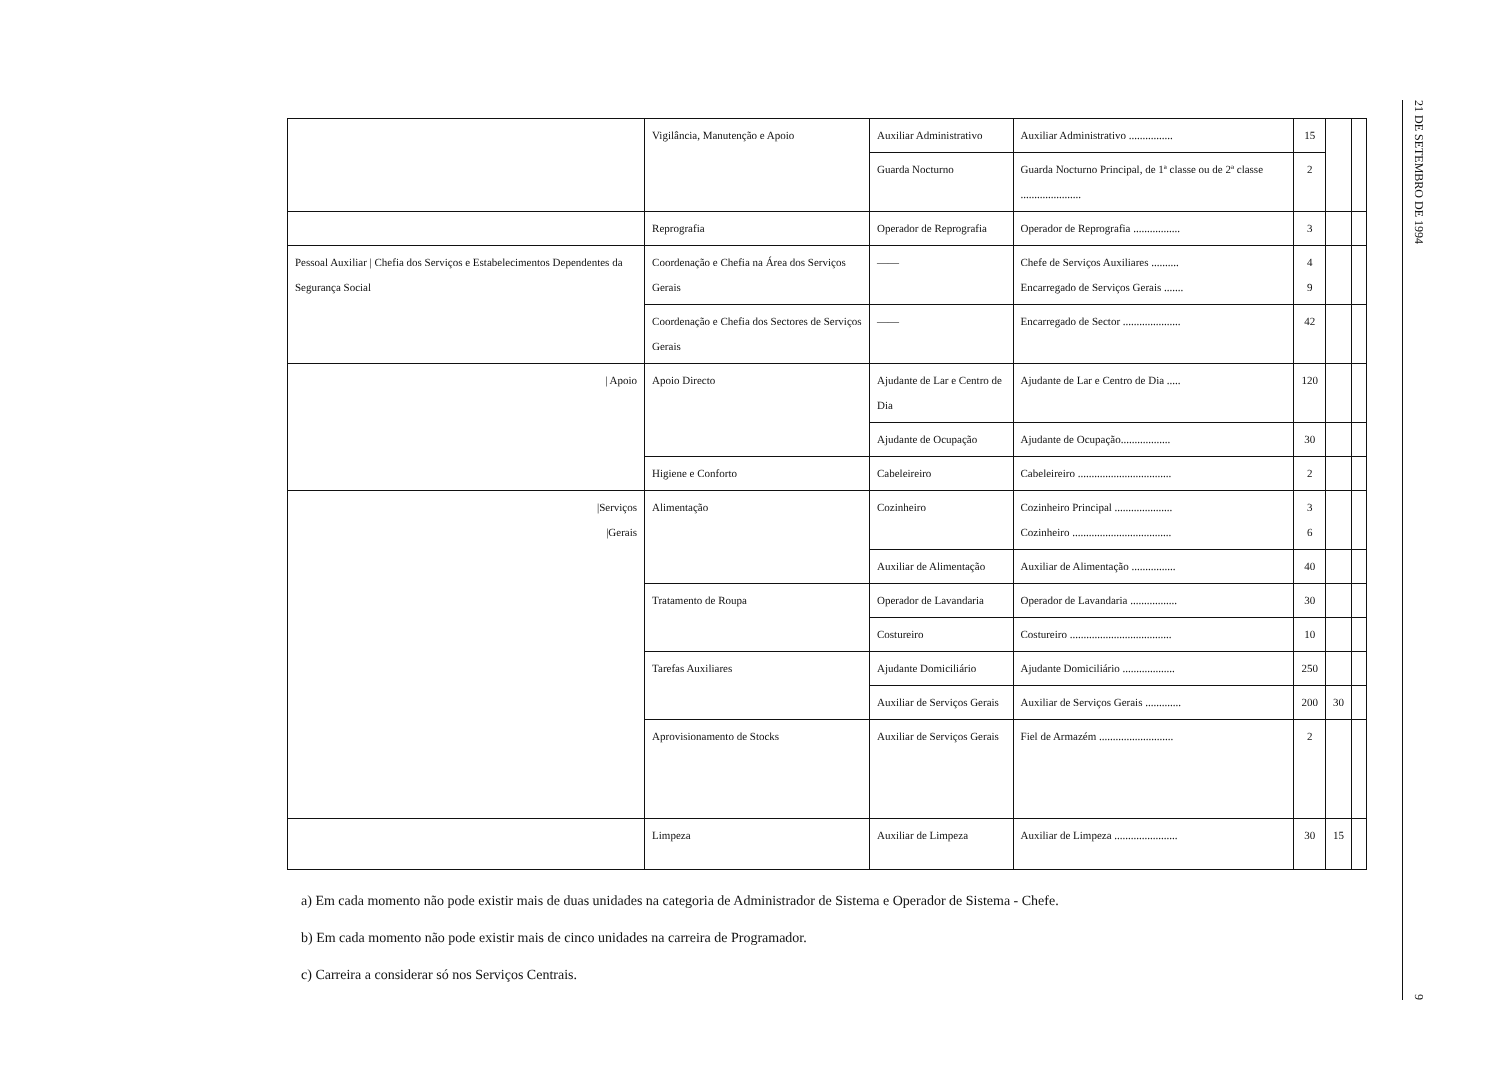| | Vigilância, Manutenção e Apoio | Auxiliar Administrativo | Auxiliar Administrativo ................ | 15 | | |
| | | Guarda Nocturno | Guarda Nocturno Principal, de 1ª classe ou de 2ª classe ...................... | 2 | | |
| | Reprografia | Operador de Reprografia | Operador de Reprografia ................. | 3 | | |
| Pessoal Auxiliar / Chefia dos Serviços e Estabelecimentos Dependentes da Segurança Social | Coordenação e Chefia na Área dos Serviços Gerais | —— | Chefe de Serviços Auxiliares .......... Encarregado de Serviços Gerais ....... | 4 9 | | |
| | Coordenação e Chefia dos Sectores de Serviços Gerais | —— | Encarregado de Sector ..................... | 42 | | |
| / Apoio | Apoio Directo | Ajudante de Lar e Centro de Dia | Ajudante de Lar e Centro de Dia ..... | 120 | | |
| | | Ajudante de Ocupação | Ajudante de Ocupação.................. | 30 | | |
| | Higiene e Conforto | Cabeleireiro | Cabeleireiro .................................. | 2 | | |
| /Serviços /Gerais | Alimentação | Cozinheiro | Cozinheiro Principal ..................... Cozinheiro .................................... | 3 6 | | |
| | | Auxiliar de Alimentação | Auxiliar de Alimentação ................ | 40 | | |
| | Tratamento de Roupa | Operador de Lavandaria | Operador de Lavandaria ................. | 30 | | |
| | | Costureiro | Costureiro ..................................... | 10 | | |
| | Tarefas Auxiliares | Ajudante Domiciliário | Ajudante Domiciliário ................... | 250 | | |
| | | Auxiliar de Serviços Gerais | Auxiliar de Serviços Gerais ............. | 200 | 30 | |
| | Aprovisionamento de Stocks | Auxiliar de Serviços Gerais | Fiel de Armazém ........................... | 2 | | |
| | Limpeza | Auxiliar de Limpeza | Auxiliar de Limpeza ....................... | 30 | 15 | |
a) Em cada momento não pode existir mais de duas unidades na categoria de Administrador de Sistema e Operador de Sistema - Chefe.
b) Em cada momento não pode existir mais de cinco unidades na carreira de Programador.
c) Carreira a considerar só nos Serviços Centrais.
21 DE SETEMBRO DE 1994
9